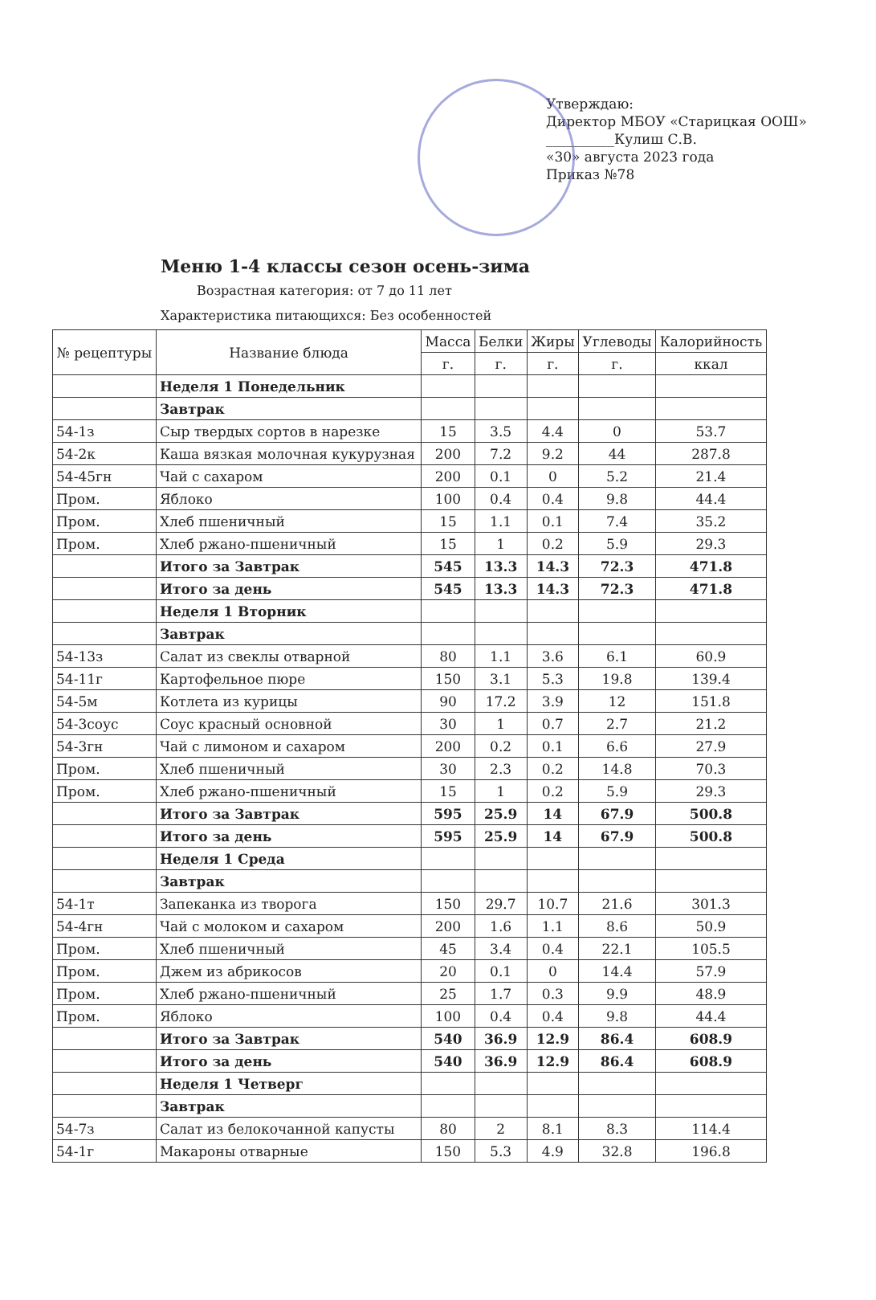Утверждаю:
Директор МБОУ «Старицкая ООШ»
__________Кулиш С.В.
«30» августа 2023 года
Приказ №78
Меню 1-4 классы сезон осень-зима
Возрастная категория: от 7 до 11 лет
Характеристика питающихся: Без особенностей
| № рецептуры | Название блюда | Масса | Белки | Жиры | Углеводы | Калорийность |
| --- | --- | --- | --- | --- | --- | --- |
| | | г. | г. | г. | г. | ккал |
| | Неделя 1 Понедельник | | | | | |
| | Завтрак | | | | | |
| 54-1з | Сыр твердых сортов в нарезке | 15 | 3.5 | 4.4 | 0 | 53.7 |
| 54-2к | Каша вязкая молочная кукурузная | 200 | 7.2 | 9.2 | 44 | 287.8 |
| 54-45гн | Чай с сахаром | 200 | 0.1 | 0 | 5.2 | 21.4 |
| Пром. | Яблоко | 100 | 0.4 | 0.4 | 9.8 | 44.4 |
| Пром. | Хлеб пшеничный | 15 | 1.1 | 0.1 | 7.4 | 35.2 |
| Пром. | Хлеб ржано-пшеничный | 15 | 1 | 0.2 | 5.9 | 29.3 |
| | Итого за Завтрак | 545 | 13.3 | 14.3 | 72.3 | 471.8 |
| | Итого за день | 545 | 13.3 | 14.3 | 72.3 | 471.8 |
| | Неделя 1 Вторник | | | | | |
| | Завтрак | | | | | |
| 54-13з | Салат из свеклы отварной | 80 | 1.1 | 3.6 | 6.1 | 60.9 |
| 54-11г | Картофельное пюре | 150 | 3.1 | 5.3 | 19.8 | 139.4 |
| 54-5м | Котлета из курицы | 90 | 17.2 | 3.9 | 12 | 151.8 |
| 54-3соус | Соус красный основной | 30 | 1 | 0.7 | 2.7 | 21.2 |
| 54-3гн | Чай с лимоном и сахаром | 200 | 0.2 | 0.1 | 6.6 | 27.9 |
| Пром. | Хлеб пшеничный | 30 | 2.3 | 0.2 | 14.8 | 70.3 |
| Пром. | Хлеб ржано-пшеничный | 15 | 1 | 0.2 | 5.9 | 29.3 |
| | Итого за Завтрак | 595 | 25.9 | 14 | 67.9 | 500.8 |
| | Итого за день | 595 | 25.9 | 14 | 67.9 | 500.8 |
| | Неделя 1 Среда | | | | | |
| | Завтрак | | | | | |
| 54-1т | Запеканка из творога | 150 | 29.7 | 10.7 | 21.6 | 301.3 |
| 54-4гн | Чай с молоком и сахаром | 200 | 1.6 | 1.1 | 8.6 | 50.9 |
| Пром. | Хлеб пшеничный | 45 | 3.4 | 0.4 | 22.1 | 105.5 |
| Пром. | Джем из абрикосов | 20 | 0.1 | 0 | 14.4 | 57.9 |
| Пром. | Хлеб ржано-пшеничный | 25 | 1.7 | 0.3 | 9.9 | 48.9 |
| Пром. | Яблоко | 100 | 0.4 | 0.4 | 9.8 | 44.4 |
| | Итого за Завтрак | 540 | 36.9 | 12.9 | 86.4 | 608.9 |
| | Итого за день | 540 | 36.9 | 12.9 | 86.4 | 608.9 |
| | Неделя 1 Четверг | | | | | |
| | Завтрак | | | | | |
| 54-7з | Салат из белокочанной капусты | 80 | 2 | 8.1 | 8.3 | 114.4 |
| 54-1г | Макароны отварные | 150 | 5.3 | 4.9 | 32.8 | 196.8 |